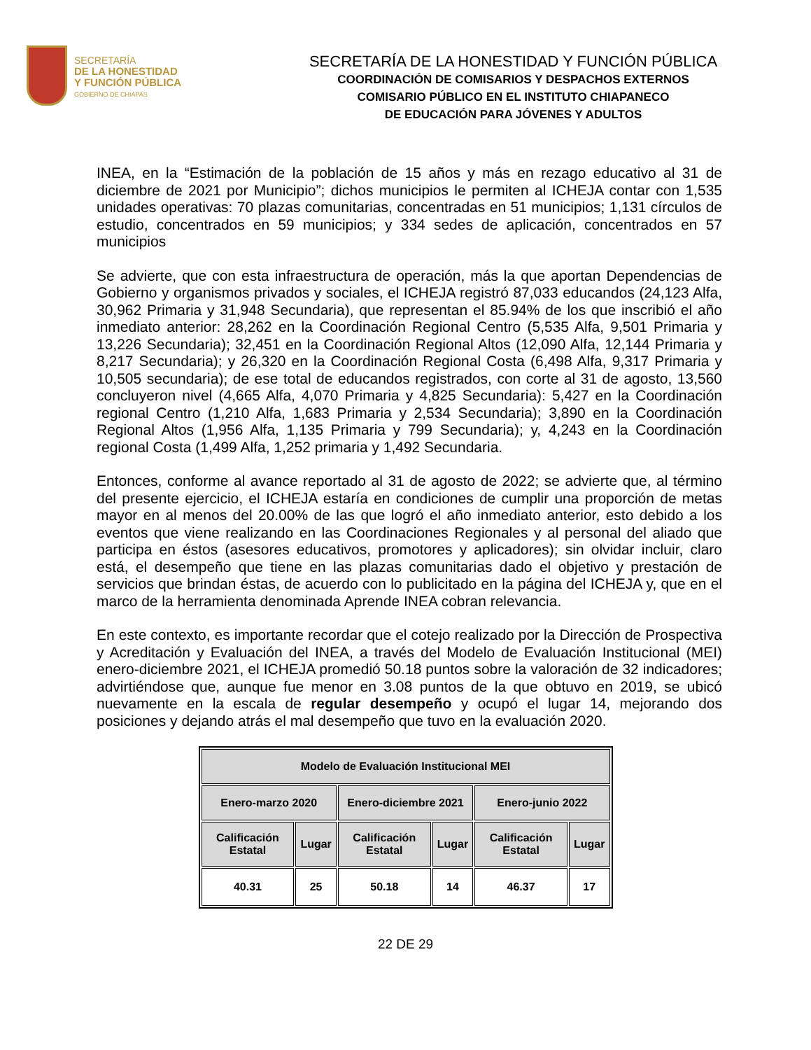SECRETARÍA
DE LA HONESTIDAD
Y FUNCIÓN PÚBLICA
GOBIERNO DE CHIAPAS
SECRETARÍA DE LA HONESTIDAD Y FUNCIÓN PÚBLICA
COORDINACIÓN DE COMISARIOS Y DESPACHOS EXTERNOS
COMISARIO PÚBLICO EN EL INSTITUTO CHIAPANECO
DE EDUCACIÓN PARA JÓVENES Y ADULTOS
INEA, en la “Estimación de la población de 15 años y más en rezago educativo al 31 de diciembre de 2021 por Municipio”; dichos municipios le permiten al ICHEJA contar con 1,535 unidades operativas: 70 plazas comunitarias, concentradas en 51 municipios; 1,131 círculos de estudio, concentrados en 59 municipios; y 334 sedes de aplicación, concentrados en 57 municipios
Se advierte, que con esta infraestructura de operación, más la que aportan Dependencias de Gobierno y organismos privados y sociales, el ICHEJA registró 87,033 educandos (24,123 Alfa, 30,962 Primaria y 31,948 Secundaria), que representan el 85.94% de los que inscribió el año inmediato anterior: 28,262 en la Coordinación Regional Centro (5,535 Alfa, 9,501 Primaria y 13,226 Secundaria); 32,451 en la Coordinación Regional Altos (12,090 Alfa, 12,144 Primaria y 8,217 Secundaria); y 26,320 en la Coordinación Regional Costa (6,498 Alfa, 9,317 Primaria y 10,505 secundaria); de ese total de educandos registrados, con corte al 31 de agosto, 13,560 concluyeron nivel (4,665 Alfa, 4,070 Primaria y 4,825 Secundaria): 5,427 en la Coordinación regional Centro (1,210 Alfa, 1,683 Primaria y 2,534 Secundaria); 3,890 en la Coordinación Regional Altos (1,956 Alfa, 1,135 Primaria y 799 Secundaria); y, 4,243 en la Coordinación regional Costa (1,499 Alfa, 1,252 primaria y 1,492 Secundaria.
Entonces, conforme al avance reportado al 31 de agosto de 2022; se advierte que, al término del presente ejercicio, el ICHEJA estaría en condiciones de cumplir una proporción de metas mayor en al menos del 20.00% de las que logró el año inmediato anterior, esto debido a los eventos que viene realizando en las Coordinaciones Regionales y al personal del aliado que participa en éstos (asesores educativos, promotores y aplicadores); sin olvidar incluir, claro está, el desempeño que tiene en las plazas comunitarias dado el objetivo y prestación de servicios que brindan éstas, de acuerdo con lo publicitado en la página del ICHEJA y, que en el marco de la herramienta denominada Aprende INEA cobran relevancia.
En este contexto, es importante recordar que el cotejo realizado por la Dirección de Prospectiva y Acreditación y Evaluación del INEA, a través del Modelo de Evaluación Institucional (MEI) enero-diciembre 2021, el ICHEJA promedió 50.18 puntos sobre la valoración de 32 indicadores; advirtiéndose que, aunque fue menor en 3.08 puntos de la que obtuvo en 2019, se ubicó nuevamente en la escala de regular desempeño y ocupó el lugar 14, mejorando dos posiciones y dejando atrás el mal desempeño que tuvo en la evaluación 2020.
| Modelo de Evaluación Institucional MEI | | | | | |
| --- | --- | --- | --- | --- | --- |
| Enero-marzo 2020 | | Enero-diciembre 2021 | | Enero-junio 2022 | |
| Calificación Estatal | Lugar | Calificación Estatal | Lugar | Calificación Estatal | Lugar |
| 40.31 | 25 | 50.18 | 14 | 46.37 | 17 |
22 DE 29